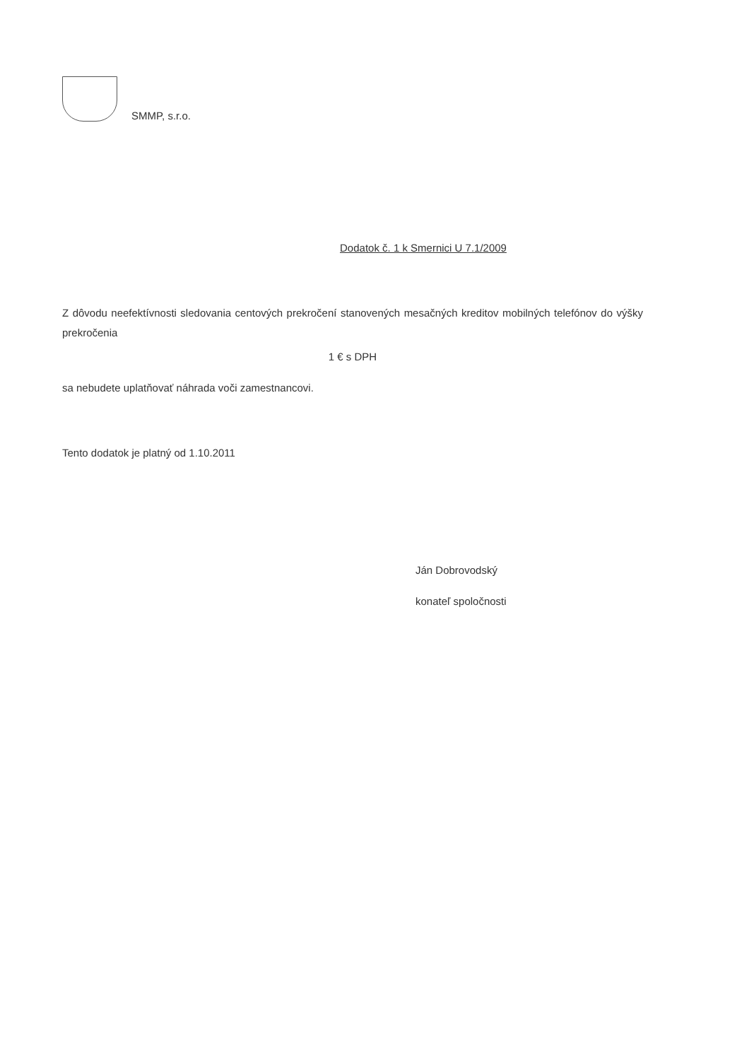SMMP, s.r.o.
Dodatok č. 1 k Smernici U 7.1/2009
Z dôvodu neefektívnosti sledovania centových prekročení stanovených mesačných kreditov mobilných telefónov do výšky prekročenia
1 € s DPH
sa nebudete uplatňovať náhrada voči zamestnancovi.
Tento dodatok je platný od 1.10.2011
Ján Dobrovodský
konateľ spoločnosti